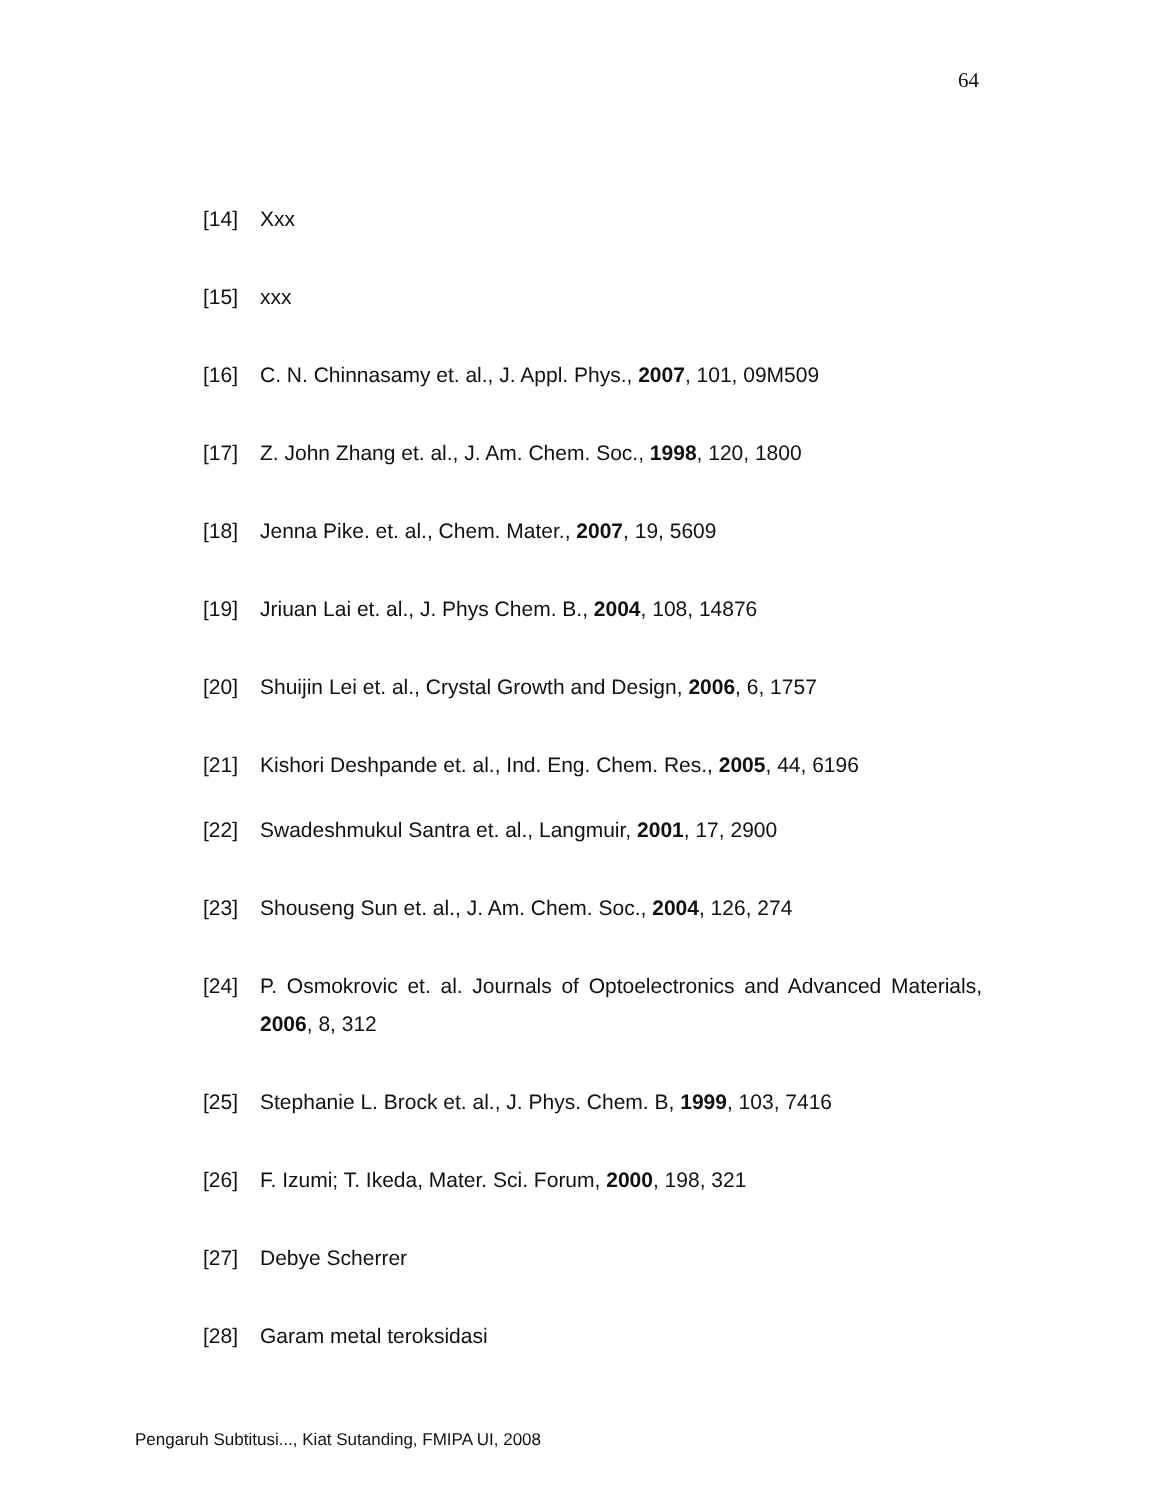64
[14] Xxx
[15] xxx
[16] C. N. Chinnasamy et. al., J. Appl. Phys., 2007, 101, 09M509
[17] Z. John Zhang et. al., J. Am. Chem. Soc., 1998, 120, 1800
[18] Jenna Pike. et. al., Chem. Mater., 2007, 19, 5609
[19] Jriuan Lai et. al., J. Phys Chem. B., 2004, 108, 14876
[20] Shuijin Lei et. al., Crystal Growth and Design, 2006, 6, 1757
[21] Kishori Deshpande et. al., Ind. Eng. Chem. Res., 2005, 44, 6196
[22] Swadeshmukul Santra et. al., Langmuir, 2001, 17, 2900
[23] Shouseng Sun et. al., J. Am. Chem. Soc., 2004, 126, 274
[24] P. Osmokrovic et. al. Journals of Optoelectronics and Advanced Materials, 2006, 8, 312
[25] Stephanie L. Brock et. al., J. Phys. Chem. B, 1999, 103, 7416
[26] F. Izumi; T. Ikeda, Mater. Sci. Forum, 2000, 198, 321
[27] Debye Scherrer
[28] Garam metal teroksidasi
Pengaruh Subtitusi..., Kiat Sutanding, FMIPA UI, 2008